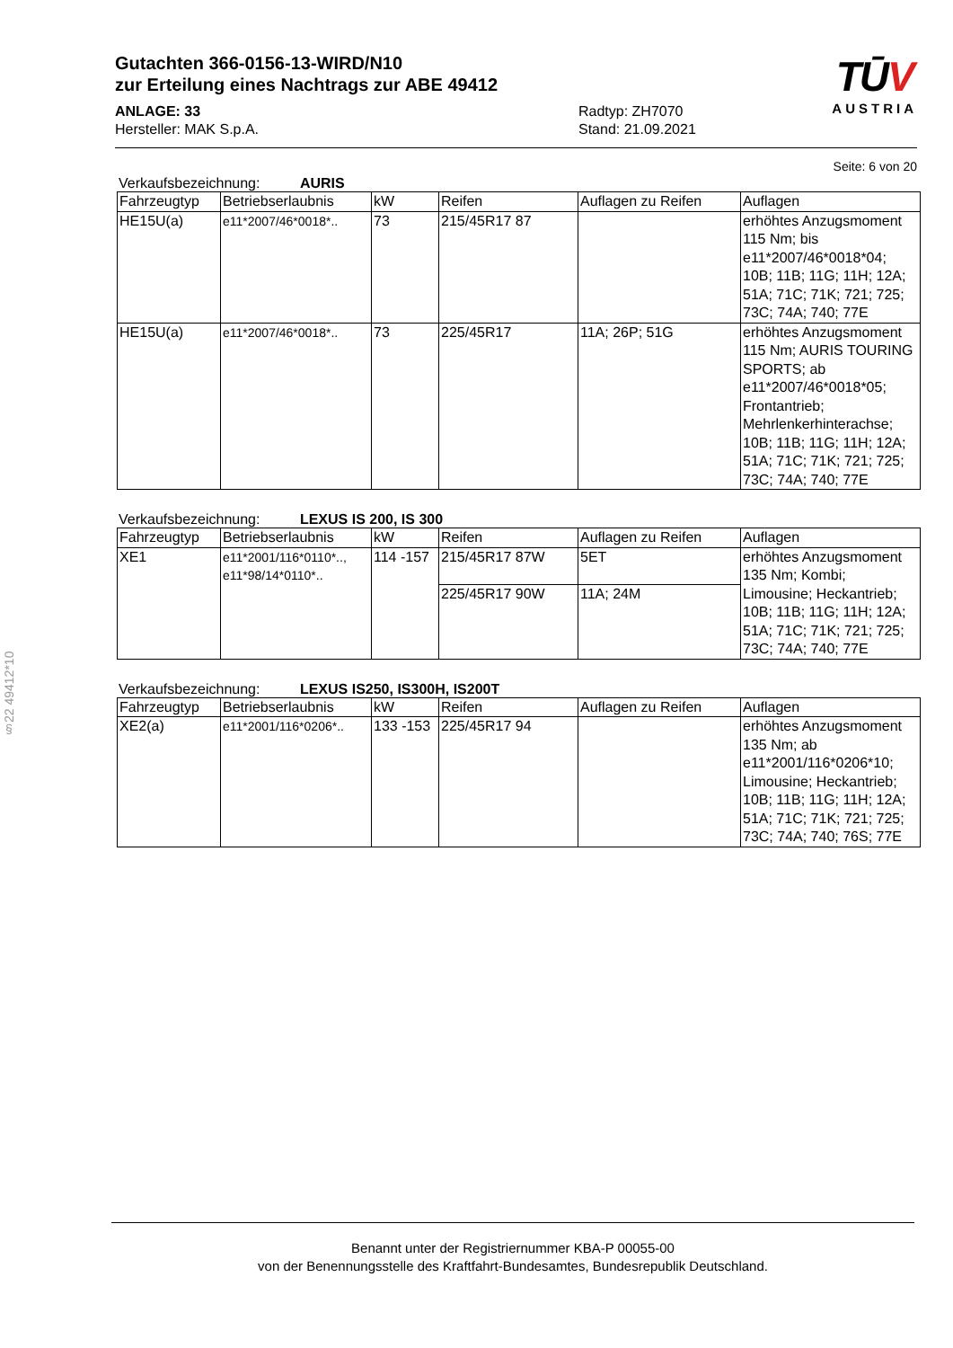§22 49412*10
Gutachten 366-0156-13-WIRD/N10
zur Erteilung eines Nachtrags zur ABE 49412
ANLAGE: 33
Hersteller: MAK S.p.A.
Radtyp: ZH7070
Stand: 21.09.2021
TŪV
AUSTRIA
Seite: 6 von 20
Verkaufsbezeichnung: AURIS
| Fahrzeugtyp | Betriebserlaubnis | kW | Reifen | Auflagen zu Reifen | Auflagen |
| --- | --- | --- | --- | --- | --- |
| HE15U(a) | e11*2007/46*0018*.. | 73 | 215/45R17 87 | | erhöhtes Anzugsmoment 115 Nm; bis e11*2007/46*0018*04; 10B; 11B; 11G; 11H; 12A; 51A; 71C; 71K; 721; 725; 73C; 74A; 740; 77E |
| HE15U(a) | e11*2007/46*0018*.. | 73 | 225/45R17 | 11A; 26P; 51G | erhöhtes Anzugsmoment 115 Nm; AURIS TOURING SPORTS; ab e11*2007/46*0018*05; Frontantrieb; Mehrlenkerhinterachse; 10B; 11B; 11G; 11H; 12A; 51A; 71C; 71K; 721; 725; 73C; 74A; 740; 77E |
Verkaufsbezeichnung: LEXUS IS 200, IS 300
| Fahrzeugtyp | Betriebserlaubnis | kW | Reifen | Auflagen zu Reifen | Auflagen |
| --- | --- | --- | --- | --- | --- |
| XE1 | e11*2001/116*0110*.., e11*98/14*0110*.. | 114 -157 | 215/45R17 87W | 5ET | erhöhtes Anzugsmoment 135 Nm; Kombi; Limousine; Heckantrieb; 10B; 11B; 11G; 11H; 12A; 51A; 71C; 71K; 721; 725; 73C; 74A; 740; 77E |
| | | | 225/45R17 90W | 11A; 24M | |
Verkaufsbezeichnung: LEXUS IS250, IS300H, IS200T
| Fahrzeugtyp | Betriebserlaubnis | kW | Reifen | Auflagen zu Reifen | Auflagen |
| --- | --- | --- | --- | --- | --- |
| XE2(a) | e11*2001/116*0206*.. | 133 -153 | 225/45R17 94 | | erhöhtes Anzugsmoment 135 Nm; ab e11*2001/116*0206*10; Limousine; Heckantrieb; 10B; 11B; 11G; 11H; 12A; 51A; 71C; 71K; 721; 725; 73C; 74A; 740; 76S; 77E |
Benannt unter der Registriernummer KBA-P 00055-00
von der Benennungsstelle des Kraftfahrt-Bundesamtes, Bundesrepublik Deutschland.